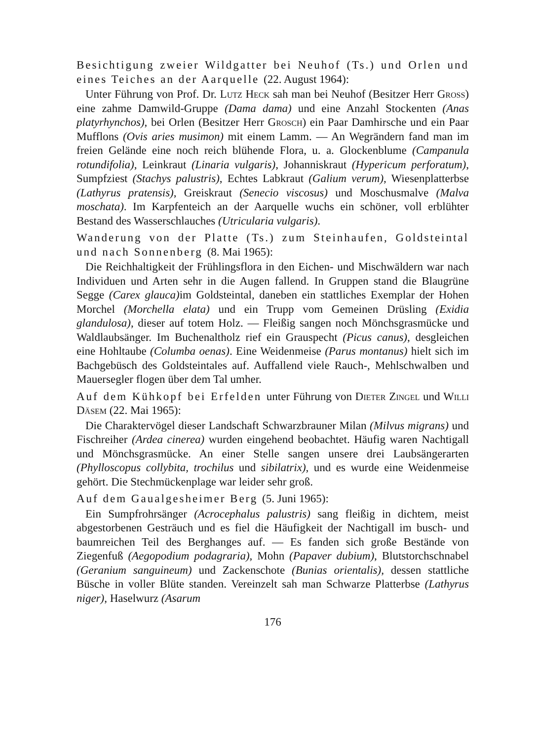Besichtigung zweier Wildgatter bei Neuhof (Ts.) und Orlen und eines Teiches an der Aarquelle (22. August 1964):
Unter Führung von Prof. Dr. Lutz Heck sah man bei Neuhof (Besitzer Herr Gross) eine zahme Damwild-Gruppe (Dama dama) und eine Anzahl Stockenten (Anas platyrhynchos), bei Orlen (Besitzer Herr Grosch) ein Paar Damhirsche und ein Paar Mufflons (Ovis aries musimon) mit einem Lamm. — An Wegrändern fand man im freien Gelände eine noch reich blühende Flora, u. a. Glockenblume (Campanula rotundifolia), Leinkraut (Linaria vulgaris), Johanniskraut (Hypericum perforatum), Sumpfziest (Stachys palustris), Echtes Labkraut (Galium verum), Wiesenplatterbse (Lathyrus pratensis), Greiskraut (Senecio viscosus) und Moschusmalve (Malva moschata). Im Karpfenteich an der Aarquelle wuchs ein schöner, voll erblühter Bestand des Wasserschlauches (Utricularia vulgaris).
Wanderung von der Platte (Ts.) zum Steinhaufen, Goldsteintal und nach Sonnenberg (8. Mai 1965):
Die Reichhaltigkeit der Frühlingsflora in den Eichen- und Mischwäldern war nach Individuen und Arten sehr in die Augen fallend. In Gruppen stand die Blaugrüne Segge (Carex glauca) im Goldsteintal, daneben ein stattliches Exemplar der Hohen Morchel (Morchella elata) und ein Trupp vom Gemeinen Drüsling (Exidia glandulosa), dieser auf totem Holz. — Fleißig sangen noch Mönchsgrasmücke und Waldlaubsänger. Im Buchenaltholz rief ein Grauspecht (Picus canus), desgleichen eine Hohltaube (Columba oenas). Eine Weidenmeise (Parus montanus) hielt sich im Bachgebüsch des Goldsteintales auf. Auffallend viele Rauch-, Mehlschwalben und Mauersegler flogen über dem Tal umher.
Auf dem Kühkopf bei Erfelden unter Führung von Dieter Zingel und Willi Däsem (22. Mai 1965):
Die Charaktervögel dieser Landschaft Schwarzbrauner Milan (Milvus migrans) und Fischreiher (Ardea cinerea) wurden eingehend beobachtet. Häufig waren Nachtigall und Mönchsgrasmücke. An einer Stelle sangen unsere drei Laubsängerarten (Phylloscopus collybita, trochilus und sibilatrix), und es wurde eine Weidenmeise gehört. Die Stechmückenplage war leider sehr groß.
Auf dem Gaualgesheimer Berg (5. Juni 1965):
Ein Sumpfrohrsänger (Acrocephalus palustris) sang fleißig in dichtem, meist abgestorbenen Gesträuch und es fiel die Häufigkeit der Nachtigall im busch- und baumreichen Teil des Berghanges auf. — Es fanden sich große Bestände von Ziegenfuß (Aegopodium podagraria), Mohn (Papaver dubium), Blutstorchschnabel (Geranium sanguineum) und Zackenschote (Bunias orientalis), dessen stattliche Büsche in voller Blüte standen. Vereinzelt sah man Schwarze Platterbse (Lathyrus niger), Haselwurz (Asarum
176